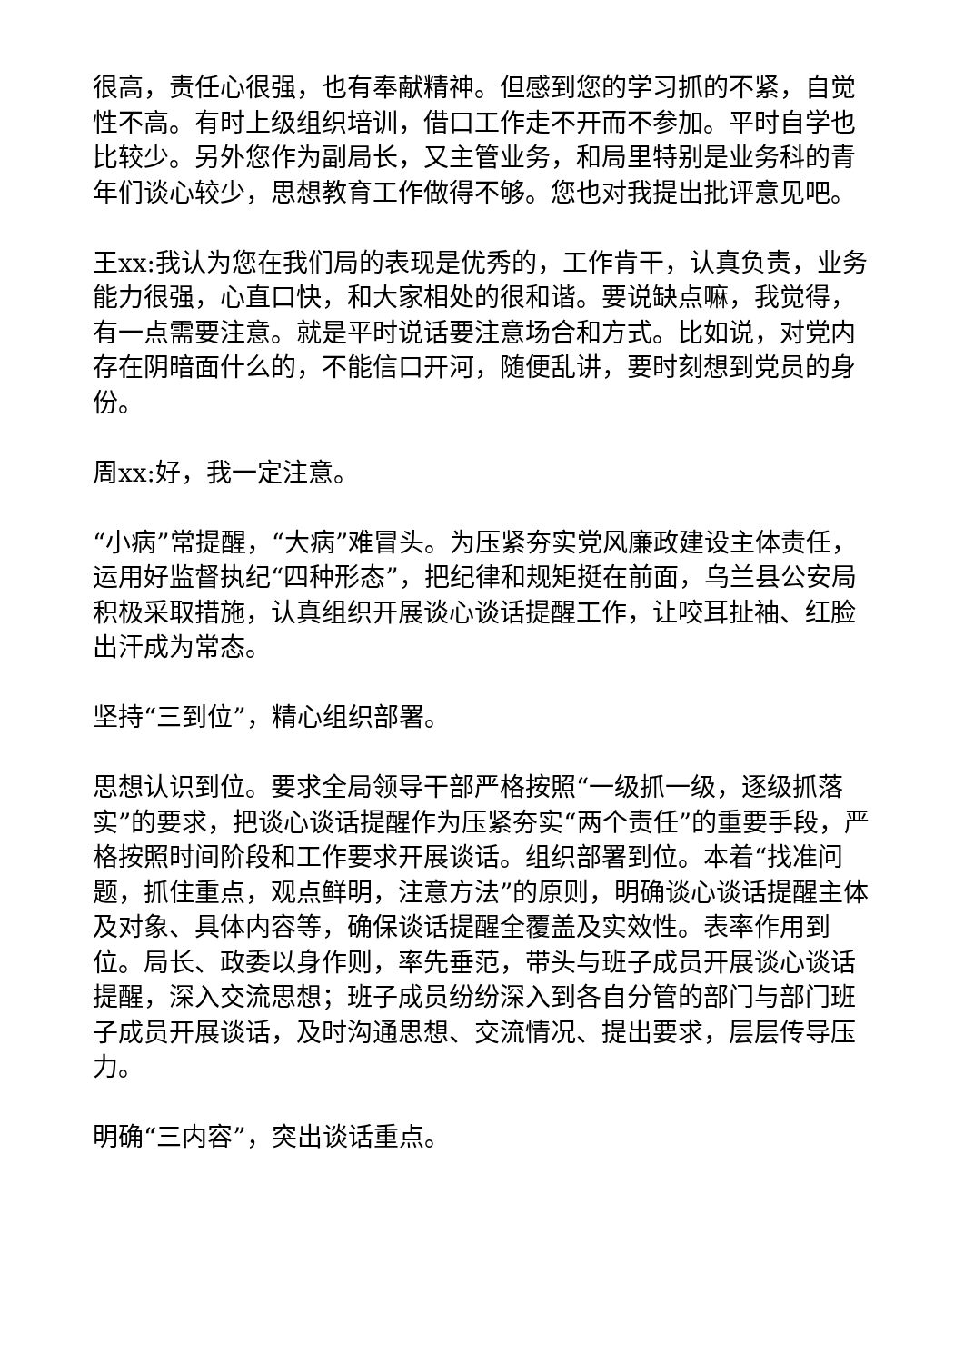很高，责任心很强，也有奉献精神。但感到您的学习抓的不紧，自觉性不高。有时上级组织培训，借口工作走不开而不参加。平时自学也比较少。另外您作为副局长，又主管业务，和局里特别是业务科的青年们谈心较少，思想教育工作做得不够。您也对我提出批评意见吧。
王xx:我认为您在我们局的表现是优秀的，工作肯干，认真负责，业务能力很强，心直口快，和大家相处的很和谐。要说缺点嘛，我觉得，有一点需要注意。就是平时说话要注意场合和方式。比如说，对党内存在阴暗面什么的，不能信口开河，随便乱讲，要时刻想到党员的身份。
周xx:好，我一定注意。
“小病”常提醒，“大病”难冒头。为压紧夯实党风廉政建设主体责任，运用好监督执纪“四种形态”，把纪律和规矩挺在前面，乌兰县公安局积极采取措施，认真组织开展谈心谈话提醒工作，让咬耳扯袖、红脸出汗成为常态。
坚持“三到位”，精心组织部署。
思想认识到位。要求全局领导干部严格按照“一级抓一级，逐级抓落实”的要求，把谈心谈话提醒作为压紧夯实“两个责任”的重要手段，严格按照时间阶段和工作要求开展谈话。组织部署到位。本着“找准问题，抓住重点，观点鲜明，注意方法”的原则，明确谈心谈话提醒主体及对象、具体内容等，确保谈话提醒全覆盖及实效性。表率作用到位。局长、政委以身作则，率先垂范，带头与班子成员开展谈心谈话提醒，深入交流思想；班子成员纷纷深入到各自分管的部门与部门班子成员开展谈话，及时沟通思想、交流情况、提出要求，层层传导压力。
明确“三内容”，突出谈话重点。